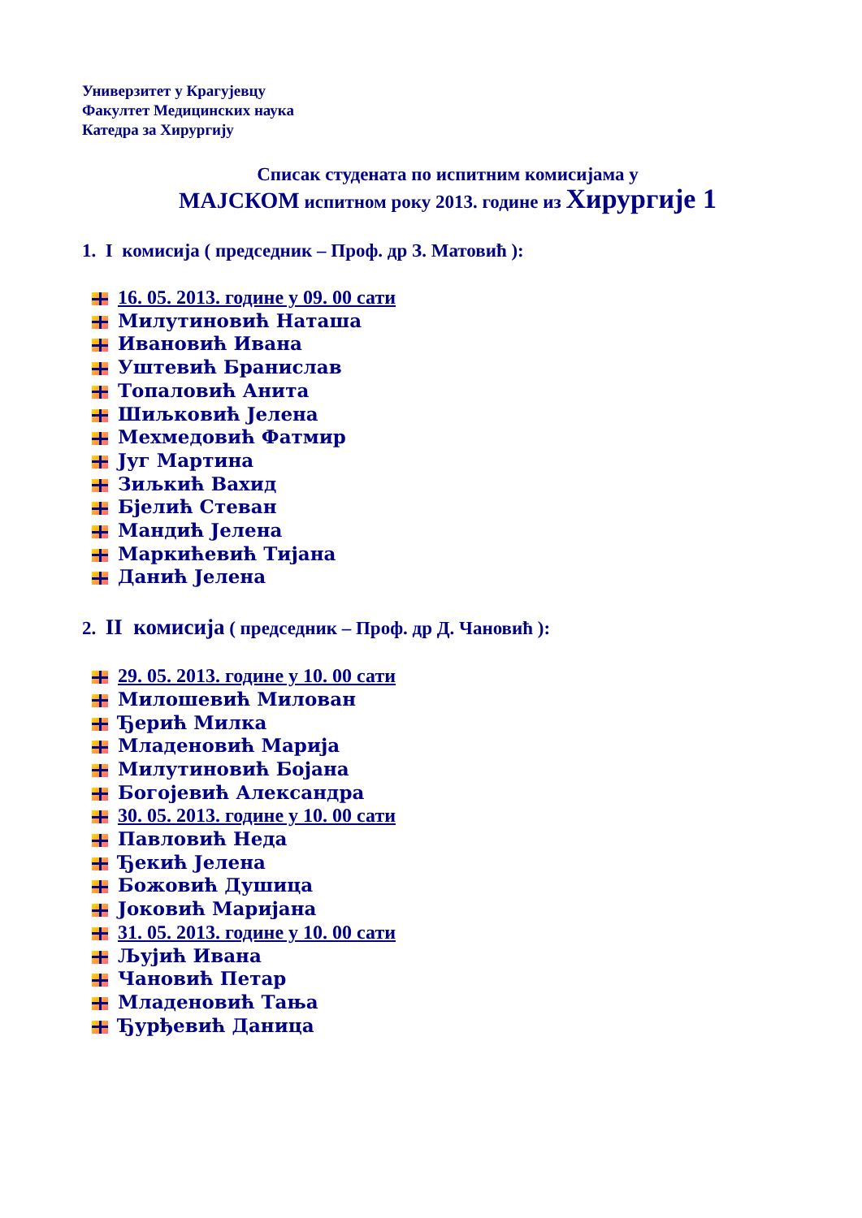Универзитет у Крагујевцу
Факултет Медицинских наука
Катедра за Хирургију
Списак студената по испитним комисијама у
МАЈСКОМ испитном року 2013. године из Хирургије 1
1. I комисија ( председник – Проф. др З. Матовић ):
16. 05. 2013. године у 09. 00 сати
Милутиновић Наташа
Ивановић Ивана
Уштевић Бранислав
Топаловић Анита
Шиљковић Јелена
Мехмедовић Фатмир
Југ Мартина
Зиљкић Вахид
Бјелић Стеван
Мандић Јелена
Маркићевић Тијана
Данић Јелена
2. II комисија ( председник – Проф. др Д. Чановић ):
29. 05. 2013. године у 10. 00 сати
Милошевић Милован
Ђерић Милка
Младеновић Марија
Милутиновић Бојана
Богојевић Александра
30. 05. 2013. године у 10. 00 сати
Павловић Неда
Ђекић Јелена
Божовић Душица
Јоковић Маријана
31. 05. 2013. године у 10. 00 сати
Љујић Ивана
Чановић Петар
Младеновић Тања
Ђурђевић Даница